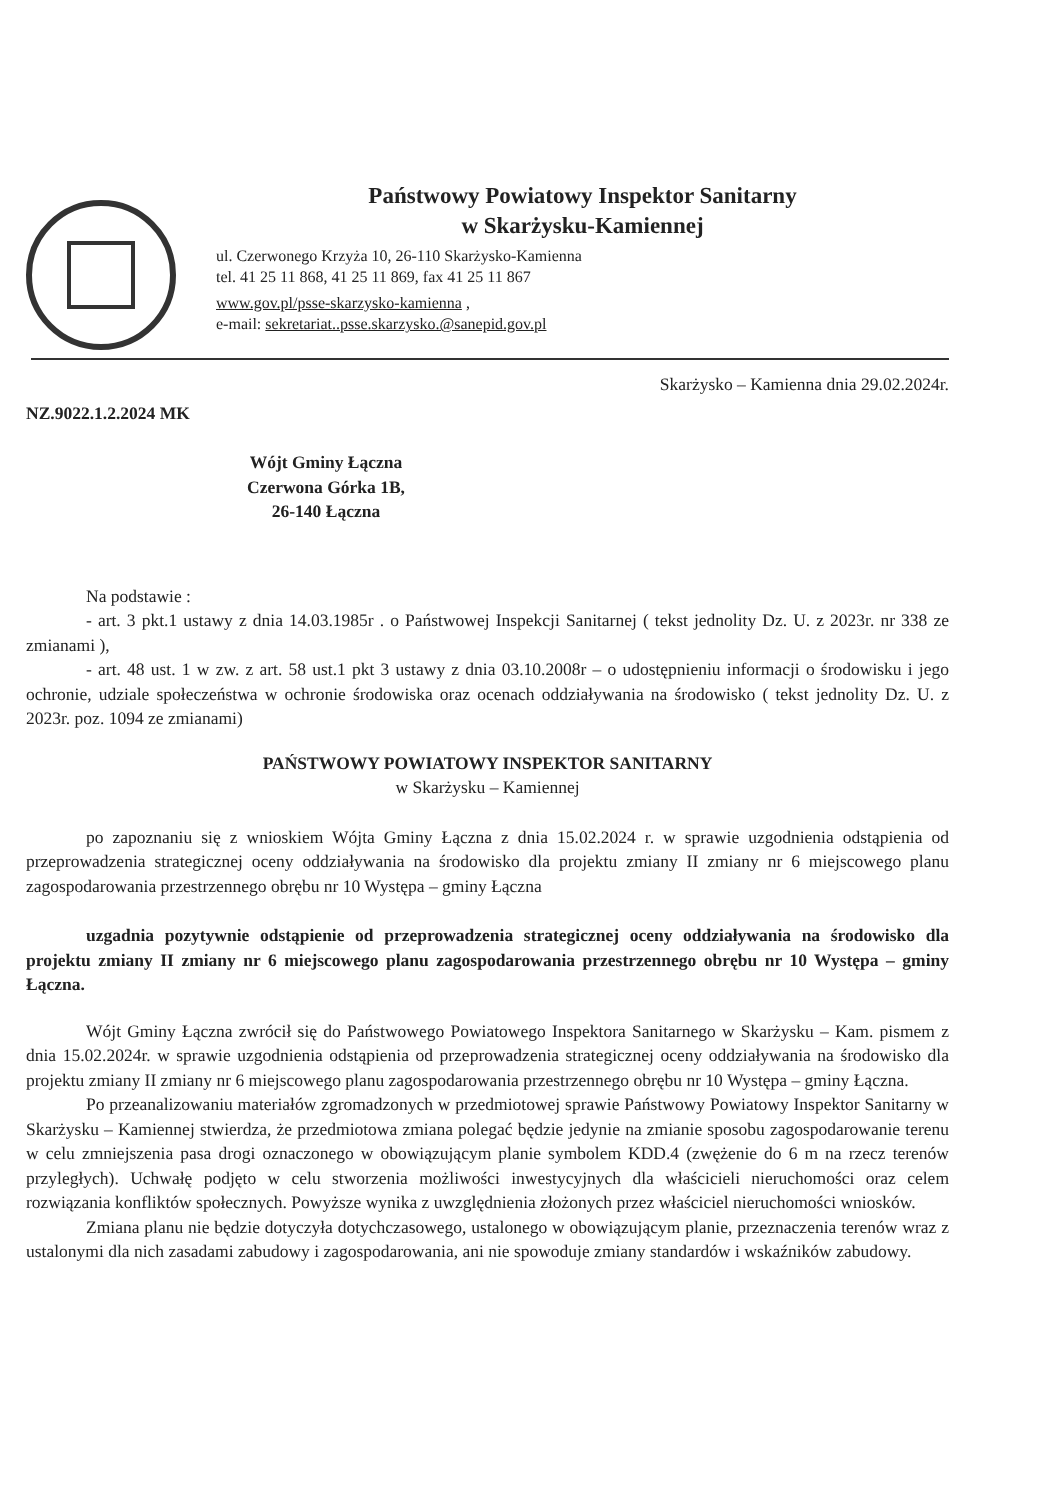Państwowy Powiatowy Inspektor Sanitarny
w Skarżysku-Kamiennej
ul. Czerwonego Krzyża 10, 26-110 Skarżysko-Kamienna
tel. 41 25 11 868, 41 25 11 869, fax 41 25 11 867
www.gov.pl/psse-skarzysko-kamienna ,
e-mail: sekretariat..psse.skarzysko.@sanepid.gov.pl
Skarżysko – Kamienna dnia 29.02.2024r.
NZ.9022.1.2.2024 MK
Wójt Gminy Łączna
Czerwona Górka 1B,
26-140 Łączna
Na podstawie :
- art. 3 pkt.1 ustawy z dnia 14.03.1985r . o Państwowej Inspekcji Sanitarnej ( tekst jednolity Dz. U. z 2023r. nr 338 ze zmianami ),
- art. 48 ust. 1 w zw. z art. 58 ust.1 pkt 3 ustawy z dnia 03.10.2008r – o udostępnieniu informacji o środowisku i jego ochronie, udziale społeczeństwa w ochronie środowiska oraz ocenach oddziaływania na środowisko ( tekst jednolity Dz. U. z 2023r. poz. 1094 ze zmianami)
PAŃSTWOWY POWIATOWY INSPEKTOR SANITARNY
w Skarżysku – Kamiennej
po zapoznaniu się z wnioskiem Wójta Gminy Łączna z dnia 15.02.2024 r. w sprawie uzgodnienia odstąpienia od przeprowadzenia strategicznej oceny oddziaływania na środowisko dla projektu zmiany II zmiany nr 6 miejscowego planu zagospodarowania przestrzennego obrębu nr 10 Występa – gminy Łączna
uzgadnia pozytywnie odstąpienie od przeprowadzenia strategicznej oceny oddziaływania na środowisko dla projektu zmiany II zmiany nr 6 miejscowego planu zagospodarowania przestrzennego obrębu nr 10 Występa – gminy Łączna.
Wójt Gminy Łączna zwrócił się do Państwowego Powiatowego Inspektora Sanitarnego w Skarżysku – Kam. pismem z dnia 15.02.2024r. w sprawie uzgodnienia odstąpienia od przeprowadzenia strategicznej oceny oddziaływania na środowisko dla projektu zmiany II zmiany nr 6 miejscowego planu zagospodarowania przestrzennego obrębu nr 10 Występa – gminy Łączna.
Po przeanalizowaniu materiałów zgromadzonych w przedmiotowej sprawie Państwowy Powiatowy Inspektor Sanitarny w Skarżysku – Kamiennej stwierdza, że przedmiotowa zmiana polegać będzie jedynie na zmianie sposobu zagospodarowanie terenu w celu zmniejszenia pasa drogi oznaczonego w obowiązującym planie symbolem KDD.4 (zwężenie do 6 m na rzecz terenów przyległych). Uchwałę podjęto w celu stworzenia możliwości inwestycyjnych dla właścicieli nieruchomości oraz celem rozwiązania konfliktów społecznych. Powyższe wynika z uwzględnienia złożonych przez właściciel nieruchomości wniosków.
Zmiana planu nie będzie dotyczyła dotychczasowego, ustalonego w obowiązującym planie, przeznaczenia terenów wraz z ustalonymi dla nich zasadami zabudowy i zagospodarowania, ani nie spowoduje zmiany standardów i wskaźników zabudowy.